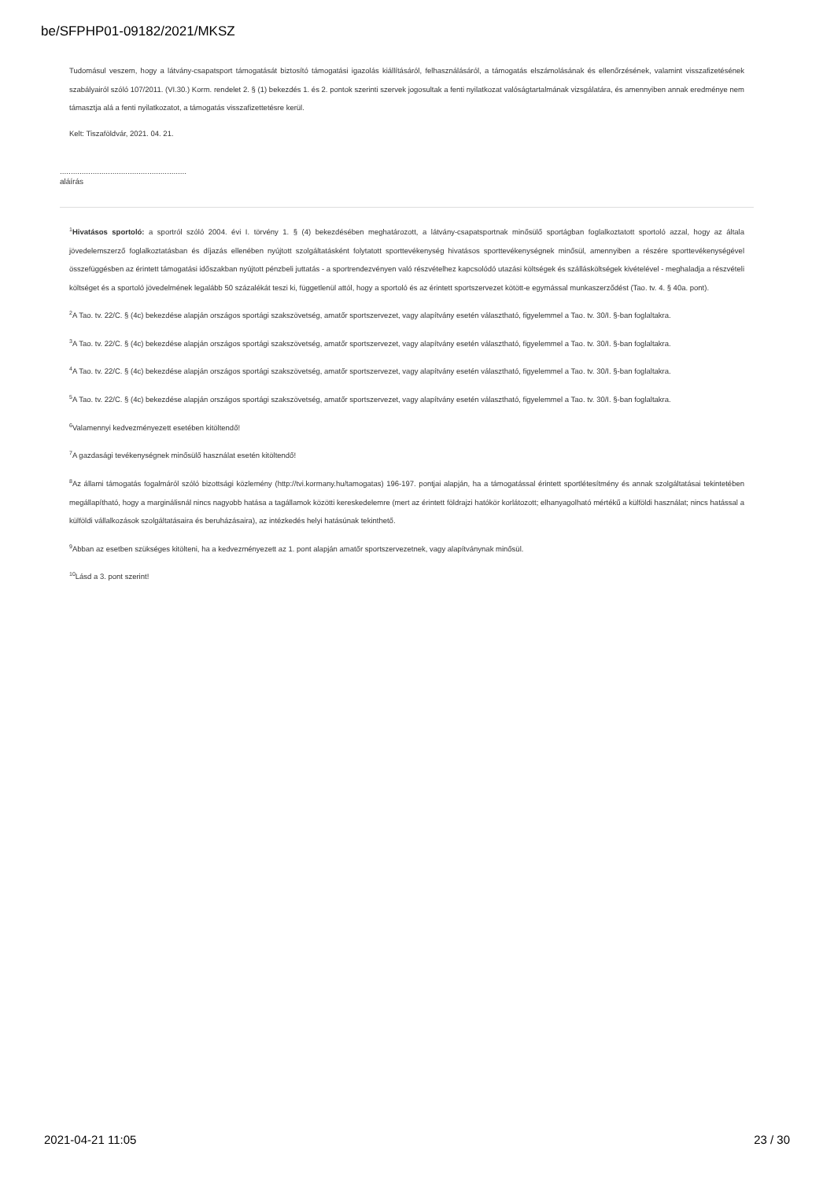be/SFPHP01-09182/2021/MKSZ
Tudomásul veszem, hogy a látvány-csapatsport támogatását biztosító támogatási igazolás kiállításáról, felhasználásáról, a támogatás elszámolásának és ellenőrzésének, valamint visszafizetésének szabályairól szóló 107/2011. (VI.30.) Korm. rendelet 2. § (1) bekezdés 1. és 2. pontok szerinti szervek jogosultak a fenti nyilatkozat valóságtartalmának vizsgálatára, és amennyiben annak eredménye nem támasztja alá a fenti nyilatkozatot, a támogatás visszafizettetésre kerül.
Kelt: Tiszaföldvár, 2021. 04. 21.
..........................................................
aláírás
<sup>1</sup> Hivatásos sportoló: a sportról szóló 2004. évi I. törvény 1. § (4) bekezdésében meghatározott, a látvány-csapatsportnak minősülő sportágban foglalkoztatott sportoló azzal, hogy az általa jövedelemszerző foglalkoztatásban és díjazás ellenében nyújtott szolgáltatásként folytatott sporttevékenység hivatásos sporttevékenységnek minősül, amennyiben a részére sporttevékenységével összefüggésben az érintett támogatási időszakban nyújtott pénzbeli juttatás - a sportrendezvényen való részvételhez kapcsolódó utazási költségek és szállásköltségek kivételével - meghaladja a részvételi költséget és a sportoló jövedelmének legalább 50 százalékát teszi ki, függetlenül attól, hogy a sportoló és az érintett sportszervezet kötött-e egymással munkaszerződést (Tao. tv. 4. § 40a. pont).
<sup>2</sup> A Tao. tv. 22/C. § (4c) bekezdése alapján országos sportági szakszövetség, amatőr sportszervezet, vagy alapítvány esetén választható, figyelemmel a Tao. tv. 30/I. §-ban foglaltakra.
<sup>3</sup> A Tao. tv. 22/C. § (4c) bekezdése alapján országos sportági szakszövetség, amatőr sportszervezet, vagy alapítvány esetén választható, figyelemmel a Tao. tv. 30/I. §-ban foglaltakra.
<sup>4</sup> A Tao. tv. 22/C. § (4c) bekezdése alapján országos sportági szakszövetség, amatőr sportszervezet, vagy alapítvány esetén választható, figyelemmel a Tao. tv. 30/I. §-ban foglaltakra.
<sup>5</sup> A Tao. tv. 22/C. § (4c) bekezdése alapján országos sportági szakszövetség, amatőr sportszervezet, vagy alapítvány esetén választható, figyelemmel a Tao. tv. 30/I. §-ban foglaltakra.
<sup>6</sup> Valamennyi kedvezményezett esetében kitöltendő!
<sup>7</sup> A gazdasági tevékenységnek minősülő használat esetén kitöltendő!
<sup>8</sup> Az állami támogatás fogalmáról szóló bizottsági közlemény (http://tvi.kormany.hu/tamogatas) 196-197. pontjai alapján, ha a támogatással érintett sportlétesítmény és annak szolgáltatásai tekintetében megállapítható, hogy a marginálisnál nincs nagyobb hatása a tagállamok közötti kereskedelemre (mert az érintett földrajzi hatókör korlátozott; elhanyagolható mértékű a külföldi használat; nincs hatással a külföldi vállalkozások szolgáltatásaira és beruházásaira), az intézkedés helyi hatásúnak tekinthető.
<sup>9</sup> Abban az esetben szükséges kitölteni, ha a kedvezményezett az 1. pont alapján amatőr sportszervezetnek, vagy alapítványnak minősül.
<sup>10</sup> Lásd a 3. pont szerint!
2021-04-21 11:05 23 / 30